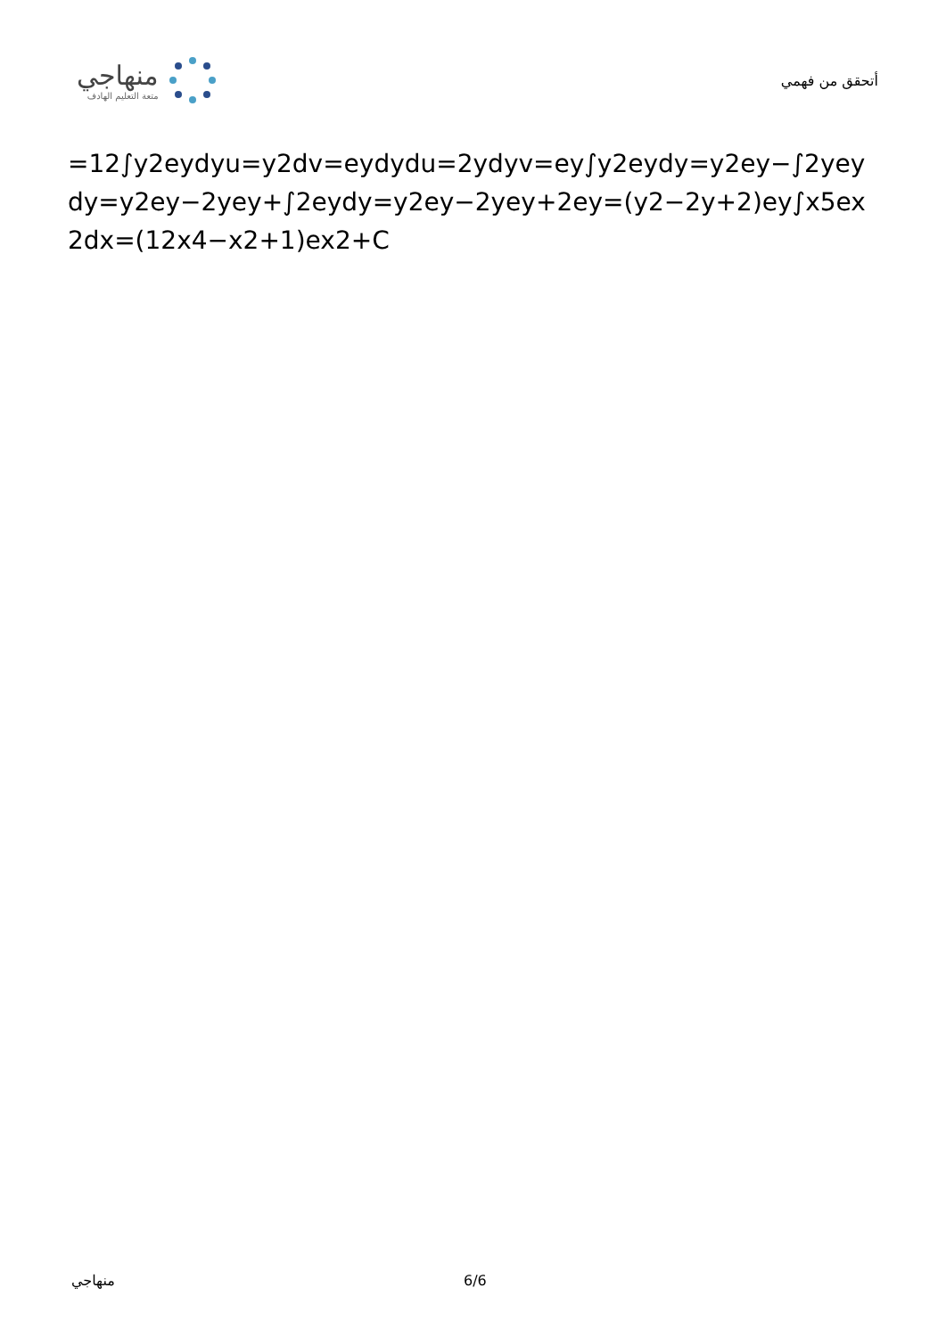منهاجي
متعة التعليم الهادف
أتحقق من فهمي
=12∫y2eydyu=y2dv=eydydu=2ydyv=ey∫y2eydy=y2ey−∫2yeydy=y2ey−2yey+∫2eydy=y2ey−2yey+2ey=(y2−2y+2)ey∫x5ex2dx=(12x4−x2+1)ex2+C
منهاجي 6/6